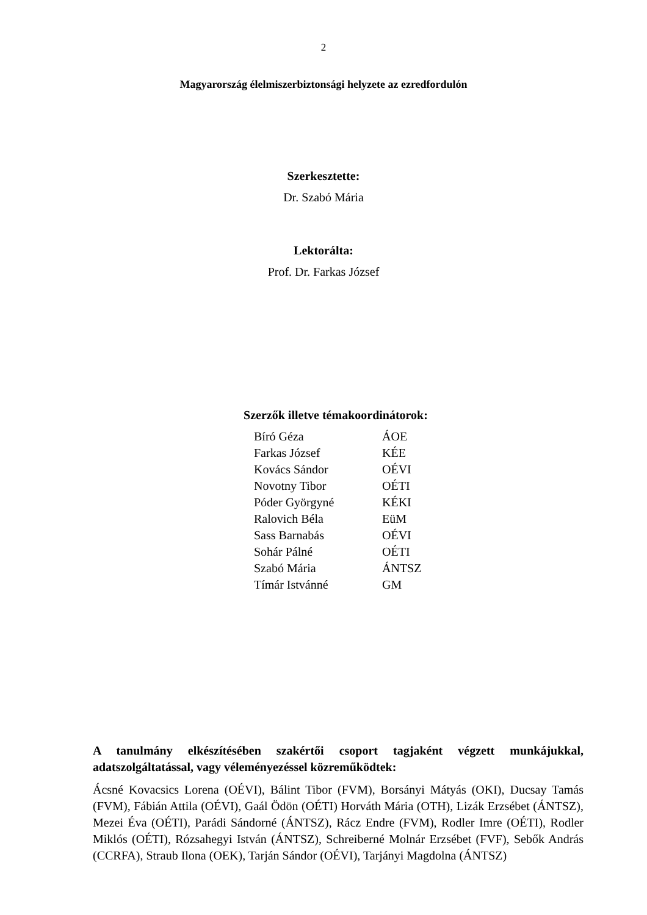2
Magyarország élelmiszerbiztonsági helyzete az ezredfordulón
Szerkesztette:
Dr. Szabó Mária
Lektorálta:
Prof. Dr. Farkas József
Szerzők illetve témakoordinátorok:
| Bíró Géza | ÁOE |
| Farkas József | KÉE |
| Kovács Sándor | OÉVI |
| Novotny Tibor | OÉTI |
| Póder Györgyné | KÉKI |
| Ralovich Béla | EüM |
| Sass Barnabás | OÉVI |
| Sohár Pálné | OÉTI |
| Szabó Mária | ÁNTSZ |
| Tímár Istvánné | GM |
A tanulmány elkészítésében szakértői csoport tagjaként végzett munkájukkal, adatszolgáltatással, vagy véleményezéssel közreműködtek:
Ácsné Kovacsics Lorena (OÉVI), Bálint Tibor (FVM), Borsányi Mátyás (OKI), Ducsay Tamás (FVM), Fábián Attila (OÉVI), Gaál Ödön (OÉTI) Horváth Mária (OTH), Lizák Erzsébet (ÁNTSZ), Mezei Éva (OÉTI), Parádi Sándorné (ÁNTSZ), Rácz Endre (FVM), Rodler Imre (OÉTI), Rodler Miklós (OÉTI), Rózsahegyi István (ÁNTSZ), Schreiberné Molnár Erzsébet (FVF), Sebők András (CCRFA), Straub Ilona (OEK), Tarján Sándor (OÉVI), Tarjányi Magdolna (ÁNTSZ)